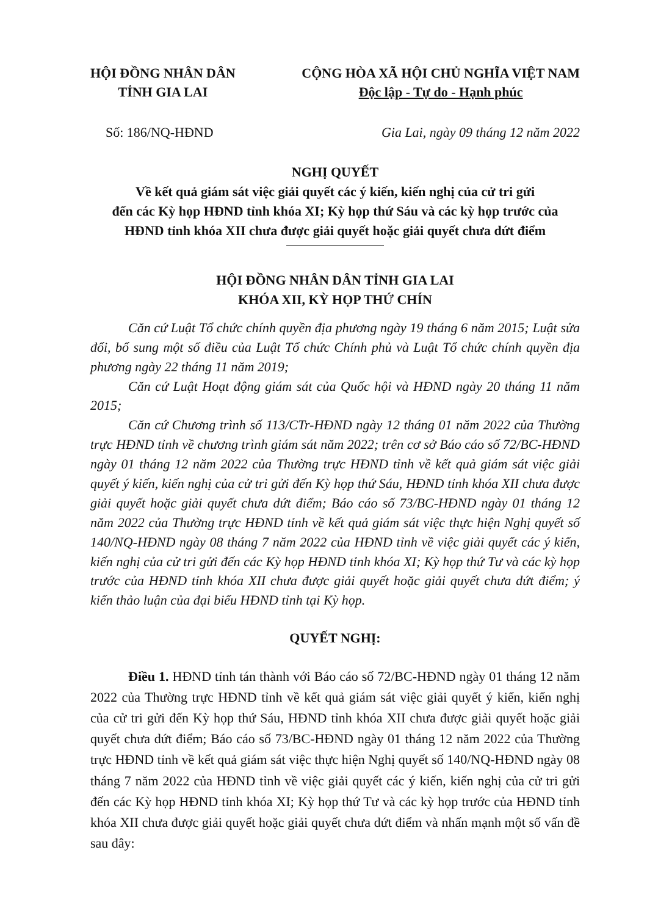HỘI ĐỒNG NHÂN DÂN
TỈNH GIA LAI
CỘNG HÒA XÃ HỘI CHỦ NGHĨA VIỆT NAM
Độc lập - Tự do - Hạnh phúc
Số: 186/NQ-HĐND Gia Lai, ngày 09 tháng 12 năm 2022
NGHỊ QUYẾT
Về kết quả giám sát việc giải quyết các ý kiến, kiến nghị của cử tri gửi
đến các Kỳ họp HĐND tỉnh khóa XI; Kỳ họp thứ Sáu và các kỳ họp trước của
HĐND tỉnh khóa XII chưa được giải quyết hoặc giải quyết chưa dứt điểm
HỘI ĐỒNG NHÂN DÂN TỈNH GIA LAI
KHÓA XII, KỲ HỌP THỨ CHÍN
Căn cứ Luật Tổ chức chính quyền địa phương ngày 19 tháng 6 năm 2015; Luật sửa đổi, bổ sung một số điều của Luật Tổ chức Chính phủ và Luật Tổ chức chính quyền địa phương ngày 22 tháng 11 năm 2019;
Căn cứ Luật Hoạt động giám sát của Quốc hội và HĐND ngày 20 tháng 11 năm 2015;
Căn cứ Chương trình số 113/CTr-HĐND ngày 12 tháng 01 năm 2022 của Thường trực HĐND tỉnh về chương trình giám sát năm 2022; trên cơ sở Báo cáo số 72/BC-HĐND ngày 01 tháng 12 năm 2022 của Thường trực HĐND tỉnh về kết quả giám sát việc giải quyết ý kiến, kiến nghị của cử tri gửi đến Kỳ họp thứ Sáu, HĐND tỉnh khóa XII chưa được giải quyết hoặc giải quyết chưa dứt điểm; Báo cáo số 73/BC-HĐND ngày 01 tháng 12 năm 2022 của Thường trực HĐND tỉnh về kết quả giám sát việc thực hiện Nghị quyết số 140/NQ-HĐND ngày 08 tháng 7 năm 2022 của HĐND tỉnh về việc giải quyết các ý kiến, kiến nghị của cử tri gửi đến các Kỳ họp HĐND tỉnh khóa XI; Kỳ họp thứ Tư và các kỳ họp trước của HĐND tỉnh khóa XII chưa được giải quyết hoặc giải quyết chưa dứt điểm; ý kiến thảo luận của đại biểu HĐND tỉnh tại Kỳ họp.
QUYẾT NGHỊ:
Điều 1. HĐND tỉnh tán thành với Báo cáo số 72/BC-HĐND ngày 01 tháng 12 năm 2022 của Thường trực HĐND tỉnh về kết quả giám sát việc giải quyết ý kiến, kiến nghị của cử tri gửi đến Kỳ họp thứ Sáu, HĐND tỉnh khóa XII chưa được giải quyết hoặc giải quyết chưa dứt điểm; Báo cáo số 73/BC-HĐND ngày 01 tháng 12 năm 2022 của Thường trực HĐND tỉnh về kết quả giám sát việc thực hiện Nghị quyết số 140/NQ-HĐND ngày 08 tháng 7 năm 2022 của HĐND tỉnh về việc giải quyết các ý kiến, kiến nghị của cử tri gửi đến các Kỳ họp HĐND tỉnh khóa XI; Kỳ họp thứ Tư và các kỳ họp trước của HĐND tỉnh khóa XII chưa được giải quyết hoặc giải quyết chưa dứt điểm và nhấn mạnh một số vấn đề sau đây: